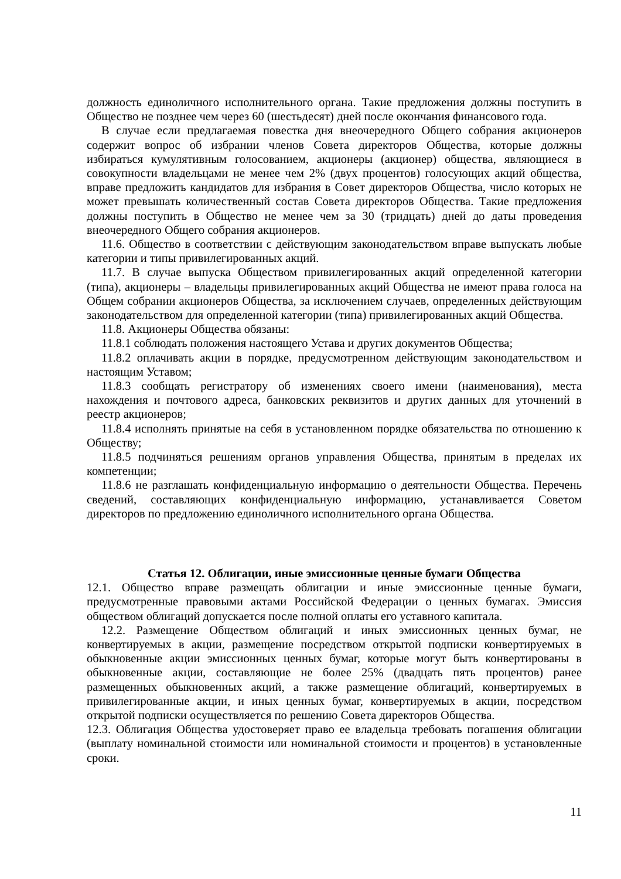должность единоличного исполнительного органа. Такие предложения должны поступить в Общество не позднее чем через 60 (шестьдесят) дней после окончания финансового года.
В случае если предлагаемая повестка дня внеочередного Общего собрания акционеров содержит вопрос об избрании членов Совета директоров Общества, которые должны избираться кумулятивным голосованием, акционеры (акционер) общества, являющиеся в совокупности владельцами не менее чем 2% (двух процентов) голосующих акций общества, вправе предложить кандидатов для избрания в Совет директоров Общества, число которых не может превышать количественный состав Совета директоров Общества. Такие предложения должны поступить в Общество не менее чем за 30 (тридцать) дней до даты проведения внеочередного Общего собрания акционеров.
11.6. Общество в соответствии с действующим законодательством вправе выпускать любые категории и типы привилегированных акций.
11.7. В случае выпуска Обществом привилегированных акций определенной категории (типа), акционеры – владельцы привилегированных акций Общества не имеют права голоса на Общем собрании акционеров Общества, за исключением случаев, определенных действующим законодательством для определенной категории (типа) привилегированных акций Общества.
11.8. Акционеры Общества обязаны:
11.8.1 соблюдать положения настоящего Устава и других документов Общества;
11.8.2 оплачивать акции в порядке, предусмотренном действующим законодательством и настоящим Уставом;
11.8.3 сообщать регистратору об изменениях своего имени (наименования), места нахождения и почтового адреса, банковских реквизитов и других данных для уточнений в реестр акционеров;
11.8.4 исполнять принятые на себя в установленном порядке обязательства по отношению к Обществу;
11.8.5 подчиняться решениям органов управления Общества, принятым в пределах их компетенции;
11.8.6 не разглашать конфиденциальную информацию о деятельности Общества. Перечень сведений, составляющих конфиденциальную информацию, устанавливается Советом директоров по предложению единоличного исполнительного органа Общества.
Статья 12. Облигации, иные эмиссионные ценные бумаги Общества
12.1. Общество вправе размещать облигации и иные эмиссионные ценные бумаги, предусмотренные правовыми актами Российской Федерации о ценных бумагах. Эмиссия обществом облигаций допускается после полной оплаты его уставного капитала.
12.2. Размещение Обществом облигаций и иных эмиссионных ценных бумаг, не конвертируемых в акции, размещение посредством открытой подписки конвертируемых в обыкновенные акции эмиссионных ценных бумаг, которые могут быть конвертированы в обыкновенные акции, составляющие не более 25% (двадцать пять процентов) ранее размещенных обыкновенных акций, а также размещение облигаций, конвертируемых в привилегированные акции, и иных ценных бумаг, конвертируемых в акции, посредством открытой подписки осуществляется по решению Совета директоров Общества.
12.3. Облигация Общества удостоверяет право ее владельца требовать погашения облигации (выплату номинальной стоимости или номинальной стоимости и процентов) в установленные сроки.
11